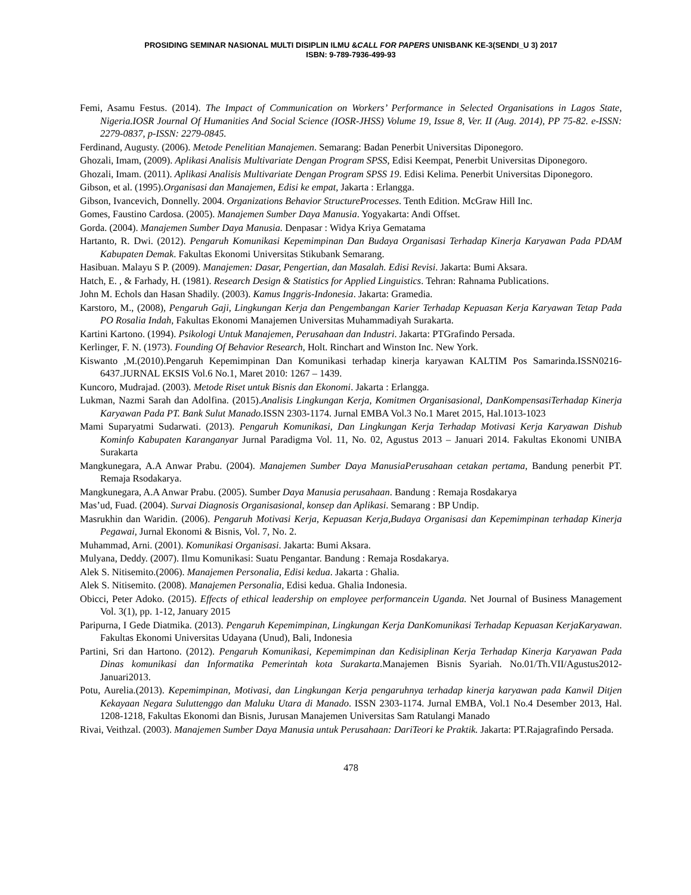PROSIDING SEMINAR NASIONAL MULTI DISIPLIN ILMU &CALL FOR PAPERS UNISBANK KE-3(SENDI_U 3) 2017
ISBN: 9-789-7936-499-93
Femi, Asamu Festus. (2014). The Impact of Communication on Workers’ Performance in Selected Organisations in Lagos State, Nigeria.IOSR Journal Of Humanities And Social Science (IOSR-JHSS) Volume 19, Issue 8, Ver. II (Aug. 2014), PP 75-82. e-ISSN: 2279-0837, p-ISSN: 2279-0845.
Ferdinand, Augusty. (2006). Metode Penelitian Manajemen. Semarang: Badan Penerbit Universitas Diponegoro.
Ghozali, Imam, (2009). Aplikasi Analisis Multivariate Dengan Program SPSS, Edisi Keempat, Penerbit Universitas Diponegoro.
Ghozali, Imam. (2011). Aplikasi Analisis Multivariate Dengan Program SPSS 19. Edisi Kelima. Penerbit Universitas Diponegoro.
Gibson, et al. (1995).Organisasi dan Manajemen, Edisi ke empat, Jakarta : Erlangga.
Gibson, Ivancevich, Donnelly. 2004. Organizations Behavior StructureProcesses. Tenth Edition. McGraw Hill Inc.
Gomes, Faustino Cardosa. (2005). Manajemen Sumber Daya Manusia. Yogyakarta: Andi Offset.
Gorda. (2004). Manajemen Sumber Daya Manusia. Denpasar : Widya Kriya Gematama
Hartanto, R. Dwi. (2012). Pengaruh Komunikasi Kepemimpinan Dan Budaya Organisasi Terhadap Kinerja Karyawan Pada PDAM Kabupaten Demak. Fakultas Ekonomi Universitas Stikubank Semarang.
Hasibuan. Malayu S P. (2009). Manajemen: Dasar, Pengertian, dan Masalah. Edisi Revisi. Jakarta: Bumi Aksara.
Hatch, E. , & Farhady, H. (1981). Research Design & Statistics for Applied Linguistics. Tehran: Rahnama Publications.
John M. Echols dan Hasan Shadily. (2003). Kamus Inggris-Indonesia. Jakarta: Gramedia.
Karstoro, M., (2008), Pengaruh Gaji, Lingkungan Kerja dan Pengembangan Karier Terhadap Kepuasan Kerja Karyawan Tetap Pada PO Rosalia Indah, Fakultas Ekonomi Manajemen Universitas Muhammadiyah Surakarta.
Kartini Kartono. (1994). Psikologi Untuk Manajemen, Perusahaan dan Industri. Jakarta: PTGrafindo Persada.
Kerlinger, F. N. (1973). Founding Of Behavior Research, Holt. Rinchart and Winston Inc. New York.
Kiswanto ,M.(2010).Pengaruh Kepemimpinan Dan Komunikasi terhadap kinerja karyawan KALTIM Pos Samarinda.ISSN0216-6437.JURNAL EKSIS Vol.6 No.1, Maret 2010: 1267 – 1439.
Kuncoro, Mudrajad. (2003). Metode Riset untuk Bisnis dan Ekonomi. Jakarta : Erlangga.
Lukman, Nazmi Sarah dan Adolfina. (2015).Analisis Lingkungan Kerja, Komitmen Organisasional, DanKompensasiTerhadap Kinerja Karyawan Pada PT. Bank Sulut Manado. ISSN 2303-1174. Jurnal EMBA Vol.3 No.1 Maret 2015, Hal.1013-1023
Mami Suparyatmi Sudarwati. (2013). Pengaruh Komunikasi, Dan Lingkungan Kerja Terhadap Motivasi Kerja Karyawan Dishub Kominfo Kabupaten Karanganyar Jurnal Paradigma Vol. 11, No. 02, Agustus 2013 – Januari 2014. Fakultas Ekonomi UNIBA Surakarta
Mangkunegara, A.A Anwar Prabu. (2004). Manajemen Sumber Daya ManusiaPerusahaan cetakan pertama, Bandung penerbit PT. Remaja Rsodakarya.
Mangkunegara, A.A Anwar Prabu. (2005). Sumber Daya Manusia perusahaan. Bandung : Remaja Rosdakarya
Mas’ud, Fuad. (2004). Survai Diagnosis Organisasional, konsep dan Aplikasi. Semarang : BP Undip.
Masrukhin dan Waridin. (2006). Pengaruh Motivasi Kerja, Kepuasan Kerja,Budaya Organisasi dan Kepemimpinan terhadap Kinerja Pegawai, Jurnal Ekonomi & Bisnis, Vol. 7, No. 2.
Muhammad, Arni. (2001). Komunikasi Organisasi. Jakarta: Bumi Aksara.
Mulyana, Deddy. (2007). Ilmu Komunikasi: Suatu Pengantar. Bandung : Remaja Rosdakarya.
Alek S. Nitisemito.(2006). Manajemen Personalia, Edisi kedua. Jakarta : Ghalia.
Alek S. Nitisemito. (2008). Manajemen Personalia, Edisi kedua. Ghalia Indonesia.
Obicci, Peter Adoko. (2015). Effects of ethical leadership on employee performancein Uganda. Net Journal of Business Management Vol. 3(1), pp. 1-12, January 2015
Paripurna, I Gede Diatmika. (2013). Pengaruh Kepemimpinan, Lingkungan Kerja DanKomunikasi Terhadap Kepuasan KerjaKaryawan. Fakultas Ekonomi Universitas Udayana (Unud), Bali, Indonesia
Partini, Sri dan Hartono. (2012). Pengaruh Komunikasi, Kepemimpinan dan Kedisiplinan Kerja Terhadap Kinerja Karyawan Pada Dinas komunikasi dan Informatika Pemerintah kota Surakarta.Manajemen Bisnis Syariah. No.01/Th.VII/Agustus2012-Januari2013.
Potu, Aurelia.(2013). Kepemimpinan, Motivasi, dan Lingkungan Kerja pengaruhnya terhadap kinerja karyawan pada Kanwil Ditjen Kekayaan Negara Suluttenggo dan Maluku Utara di Manado. ISSN 2303-1174. Jurnal EMBA, Vol.1 No.4 Desember 2013, Hal. 1208-1218, Fakultas Ekonomi dan Bisnis, Jurusan Manajemen Universitas Sam Ratulangi Manado
Rivai, Veithzal. (2003). Manajemen Sumber Daya Manusia untuk Perusahaan: DariTeori ke Praktik. Jakarta: PT.Rajagrafindo Persada.
478